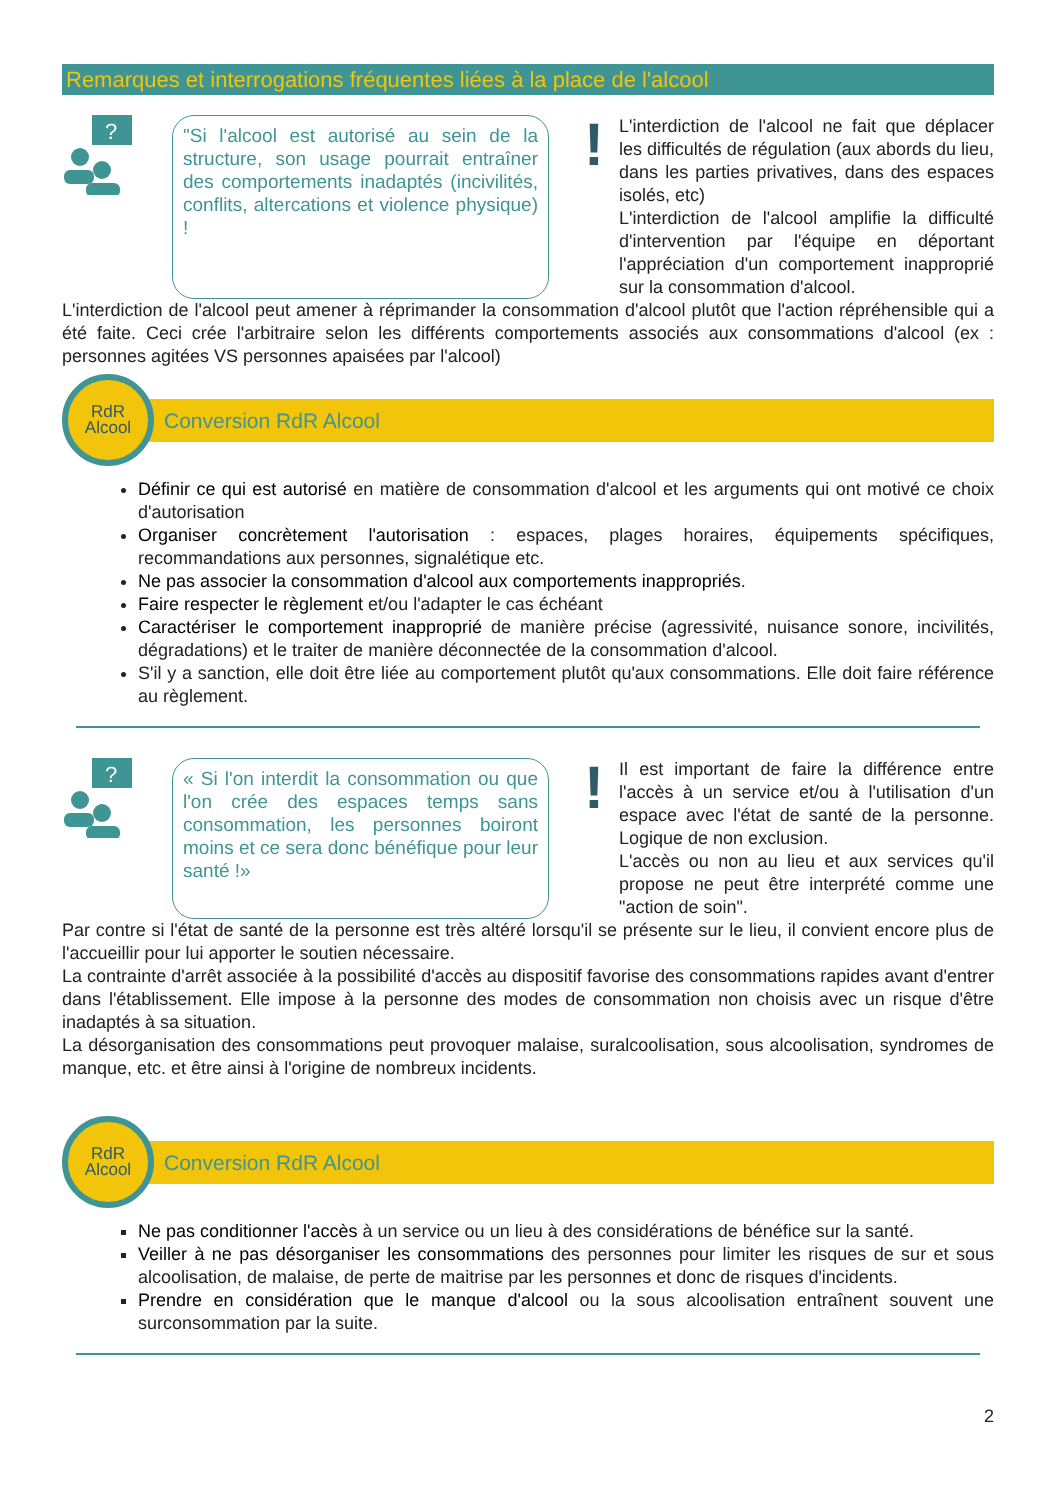Remarques et interrogations fréquentes liées à la place de l'alcool
?
"Si l'alcool est autorisé au sein de la structure, son usage pourrait entraîner des comportements inadaptés (incivilités, conflits, altercations et violence physique) !
!
L'interdiction de l'alcool ne fait que déplacer les difficultés de régulation (aux abords du lieu, dans les parties privatives, dans des espaces isolés, etc)
L'interdiction de l'alcool amplifie la difficulté d'intervention par l'équipe en déportant l'appréciation d'un comportement inapproprié sur la consommation d'alcool.
L'interdiction de l'alcool peut amener à réprimander la consommation d'alcool plutôt que l'action répréhensible qui a été faite. Ceci crée l'arbitraire selon les différents comportements associés aux consommations d'alcool (ex : personnes agitées VS personnes apaisées par l'alcool)
RdR
Alcool
Conversion RdR Alcool
Définir ce qui est autorisé en matière de consommation d'alcool et les arguments qui ont motivé ce choix d'autorisation
Organiser concrètement l'autorisation : espaces, plages horaires, équipements spécifiques, recommandations aux personnes, signalétique etc.
Ne pas associer la consommation d'alcool aux comportements inappropriés.
Faire respecter le règlement et/ou l'adapter le cas échéant
Caractériser le comportement inapproprié de manière précise (agressivité, nuisance sonore, incivilités, dégradations) et le traiter de manière déconnectée de la consommation d'alcool.
S'il y a sanction, elle doit être liée au comportement plutôt qu'aux consommations. Elle doit faire référence au règlement.
?
« Si l'on interdit la consommation ou que l'on crée des espaces temps sans consommation, les personnes boiront moins et ce sera donc bénéfique pour leur santé !»
!
Il est important de faire la différence entre l'accès à un service et/ou à l'utilisation d'un espace avec l'état de santé de la personne. Logique de non exclusion.
L'accès ou non au lieu et aux services qu'il propose ne peut être interprété comme une "action de soin".
Par contre si l'état de santé de la personne est très altéré lorsqu'il se présente sur le lieu, il convient encore plus de l'accueillir pour lui apporter le soutien nécessaire.
La contrainte d'arrêt associée à la possibilité d'accès au dispositif favorise des consommations rapides avant d'entrer dans l'établissement. Elle impose à la personne des modes de consommation non choisis avec un risque d'être inadaptés à sa situation.
La désorganisation des consommations peut provoquer malaise, suralcoolisation, sous alcoolisation, syndromes de manque, etc. et être ainsi à l'origine de nombreux incidents.
RdR
Alcool
Conversion RdR Alcool
Ne pas conditionner l'accès à un service ou un lieu à des considérations de bénéfice sur la santé.
Veiller à ne pas désorganiser les consommations des personnes pour limiter les risques de sur et sous alcoolisation, de malaise, de perte de maitrise par les personnes et donc de risques d'incidents.
Prendre en considération que le manque d'alcool ou la sous alcoolisation entraînent souvent une surconsommation par la suite.
2